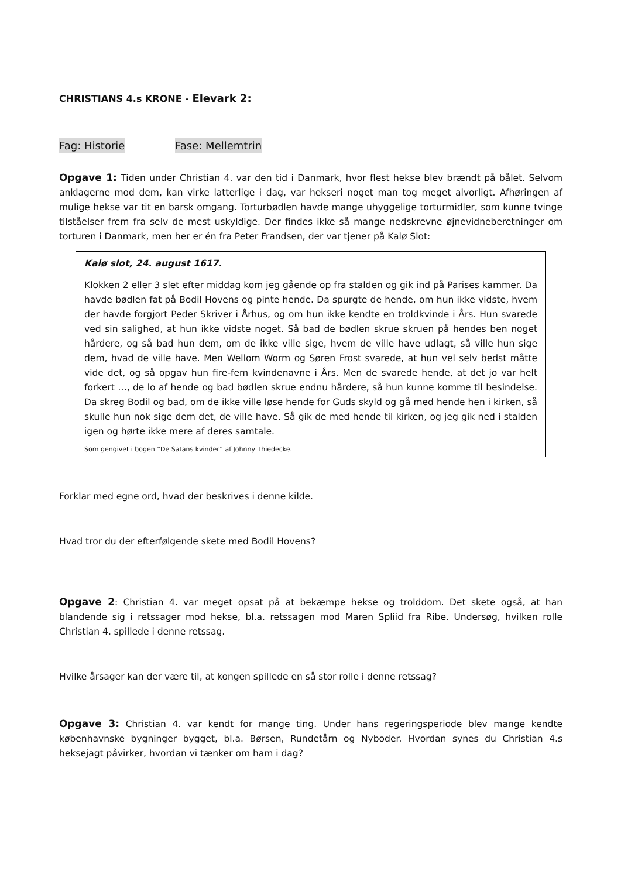CHRISTIANS 4.s KRONE - Elevark 2:
Fag: Historie Fase: Mellemtrin
Opgave 1: Tiden under Christian 4. var den tid i Danmark, hvor flest hekse blev brændt på bålet. Selvom anklagerne mod dem, kan virke latterlige i dag, var hekseri noget man tog meget alvorligt. Afhøringen af mulige hekse var tit en barsk omgang. Torturbødlen havde mange uhyggelige torturmidler, som kunne tvinge tilståelser frem fra selv de mest uskyldige. Der findes ikke så mange nedskrevne øjnevidneberetninger om torturen i Danmark, men her er én fra Peter Frandsen, der var tjener på Kalø Slot:
Kalø slot, 24. august 1617.
Klokken 2 eller 3 slet efter middag kom jeg gående op fra stalden og gik ind på Parises kammer. Da havde bødlen fat på Bodil Hovens og pinte hende. Da spurgte de hende, om hun ikke vidste, hvem der havde forgjort Peder Skriver i Århus, og om hun ikke kendte en troldkvinde i Års. Hun svarede ved sin salighed, at hun ikke vidste noget. Så bad de bødlen skrue skruen på hendes ben noget hårdere, og så bad hun dem, om de ikke ville sige, hvem de ville have udlagt, så ville hun sige dem, hvad de ville have. Men Wellom Worm og Søren Frost svarede, at hun vel selv bedst måtte vide det, og så opgav hun fire-fem kvindenavne i Års. Men de svarede hende, at det jo var helt forkert …, de lo af hende og bad bødlen skrue endnu hårdere, så hun kunne komme til besindelse. Da skreg Bodil og bad, om de ikke ville løse hende for Guds skyld og gå med hende hen i kirken, så skulle hun nok sige dem det, de ville have. Så gik de med hende til kirken, og jeg gik ned i stalden igen og hørte ikke mere af deres samtale.
Som gengivet i bogen ”De Satans kvinder” af Johnny Thiedecke.
Forklar med egne ord, hvad der beskrives i denne kilde.
Hvad tror du der efterfølgende skete med Bodil Hovens?
Opgave 2: Christian 4. var meget opsat på at bekæmpe hekse og trolddom. Det skete også, at han blandende sig i retssager mod hekse, bl.a. retssagen mod Maren Spliid fra Ribe. Undersøg, hvilken rolle Christian 4. spillede i denne retssag.
Hvilke årsager kan der være til, at kongen spillede en så stor rolle i denne retssag?
Opgave 3: Christian 4. var kendt for mange ting. Under hans regeringsperiode blev mange kendte københavnske bygninger bygget, bl.a. Børsen, Rundetårn og Nyboder. Hvordan synes du Christian 4.s heksejagt påvirker, hvordan vi tænker om ham i dag?